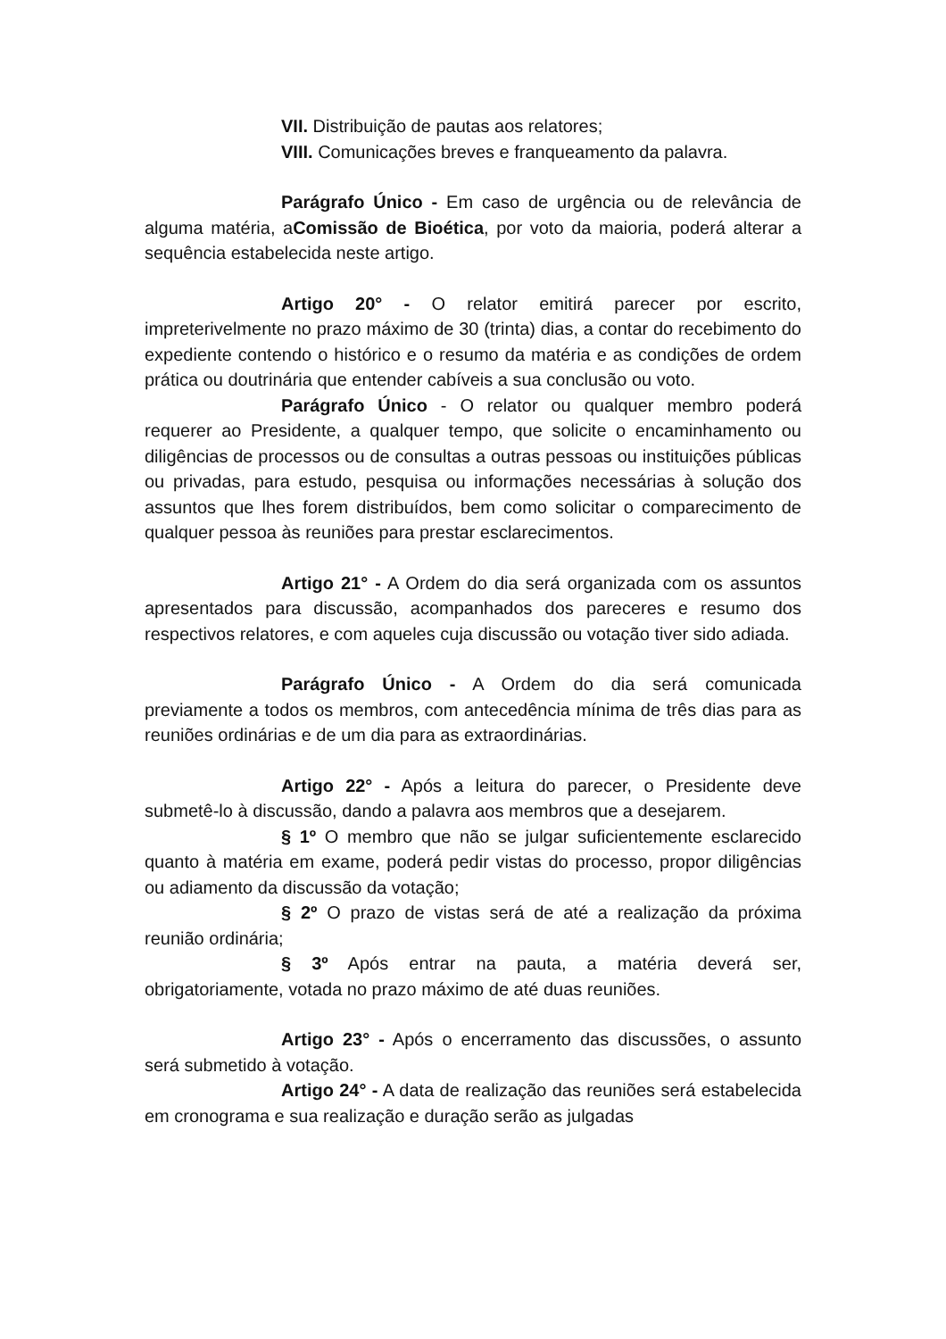VII. Distribuição de pautas aos relatores;
VIII. Comunicações breves e franqueamento da palavra.
Parágrafo Único - Em caso de urgência ou de relevância de alguma matéria, aComissão de Bioética, por voto da maioria, poderá alterar a sequência estabelecida neste artigo.
Artigo 20° - O relator emitirá parecer por escrito, impreterivelmente no prazo máximo de 30 (trinta) dias, a contar do recebimento do expediente contendo o histórico e o resumo da matéria e as condições de ordem prática ou doutrinária que entender cabíveis a sua conclusão ou voto.
Parágrafo Único - O relator ou qualquer membro poderá requerer ao Presidente, a qualquer tempo, que solicite o encaminhamento ou diligências de processos ou de consultas a outras pessoas ou instituições públicas ou privadas, para estudo, pesquisa ou informações necessárias à solução dos assuntos que lhes forem distribuídos, bem como solicitar o comparecimento de qualquer pessoa às reuniões para prestar esclarecimentos.
Artigo 21° - A Ordem do dia será organizada com os assuntos apresentados para discussão, acompanhados dos pareceres e resumo dos respectivos relatores, e com aqueles cuja discussão ou votação tiver sido adiada.
Parágrafo Único - A Ordem do dia será comunicada previamente a todos os membros, com antecedência mínima de três dias para as reuniões ordinárias e de um dia para as extraordinárias.
Artigo 22° - Após a leitura do parecer, o Presidente deve submetê-lo à discussão, dando a palavra aos membros que a desejarem.
§ 1º O membro que não se julgar suficientemente esclarecido quanto à matéria em exame, poderá pedir vistas do processo, propor diligências ou adiamento da discussão da votação;
§ 2º O prazo de vistas será de até a realização da próxima reunião ordinária;
§ 3º Após entrar na pauta, a matéria deverá ser, obrigatoriamente, votada no prazo máximo de até duas reuniões.
Artigo 23° - Após o encerramento das discussões, o assunto será submetido à votação.
Artigo 24° - A data de realização das reuniões será estabelecida em cronograma e sua realização e duração serão as julgadas